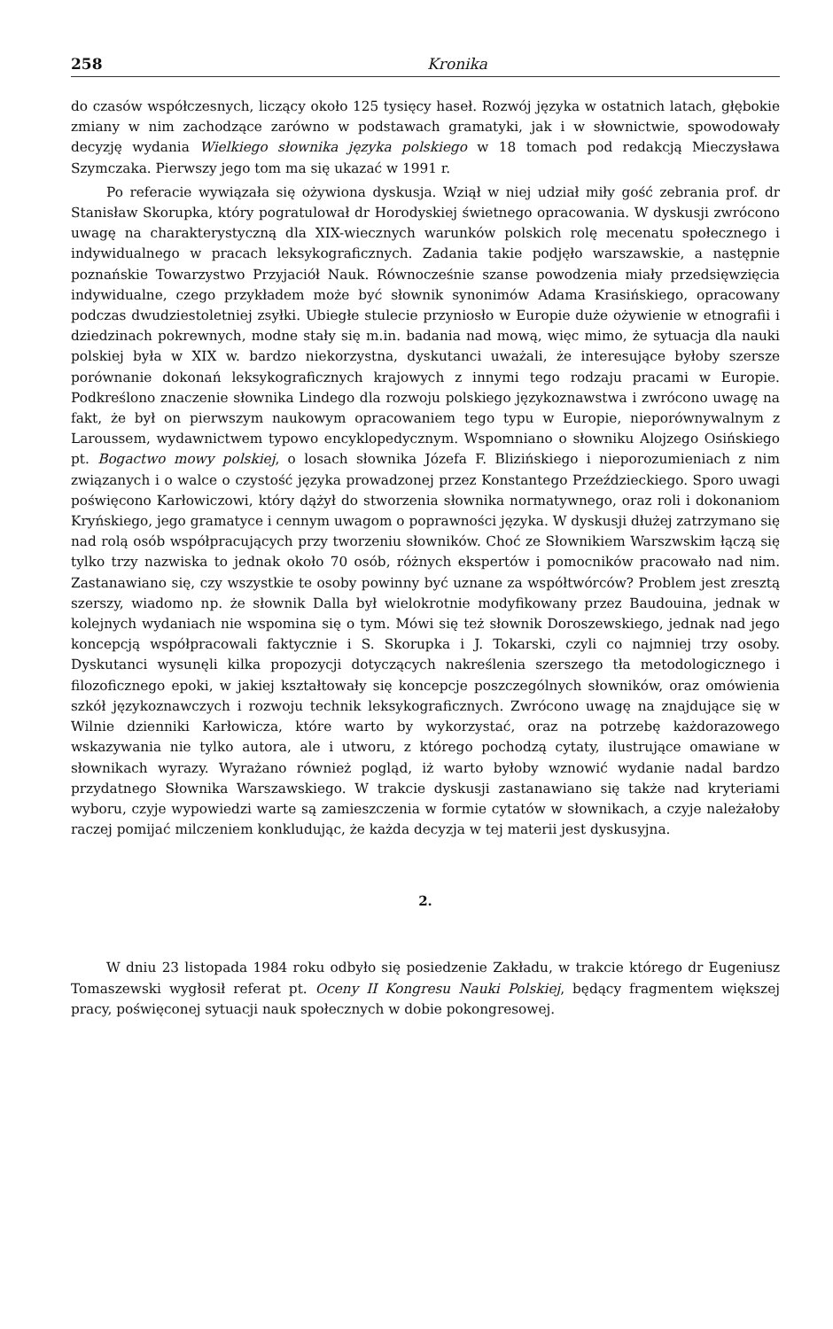258 Kronika
do czasów współczesnych, liczący około 125 tysięcy haseł. Rozwój języka w ostatnich latach, głębokie zmiany w nim zachodzące zarówno w podstawach gramatyki, jak i w słownictwie, spowodowały decyzję wydania Wielkiego słownika języka polskiego w 18 tomach pod redakcją Mieczysława Szymczaka. Pierwszy jego tom ma się ukazać w 1991 r.
Po referacie wywiązała się ożywiona dyskusja. Wziął w niej udział miły gość zebrania prof. dr Stanisław Skorupka, który pogratulował dr Horodyskiej świetnego opracowania. W dyskusji zwrócono uwagę na charakterystyczną dla XIX-wiecznych warunków polskich rolę mecenatu społecznego i indywidualnego w pracach leksykograficznych. Zadania takie podjęło warszawskie, a następnie poznańskie Towarzystwo Przyjaciół Nauk. Równocześnie szanse powodzenia miały przedsięwzięcia indywidualne, czego przykładem może być słownik synonimów Adama Krasińskiego, opracowany podczas dwudziestoletniej zsyłki. Ubiegłe stulecie przyniosło w Europie duże ożywienie w etnografii i dziedzinach pokrewnych, modne stały się m.in. badania nad mową, więc mimo, że sytuacja dla nauki polskiej była w XIX w. bardzo niekorzystna, dyskutanci uważali, że interesujące byłoby szersze porównanie dokonań leksykograficznych krajowych z innymi tego rodzaju pracami w Europie. Podkreślono znaczenie słownika Lindego dla rozwoju polskiego językoznawstwa i zwrócono uwagę na fakt, że był on pierwszym naukowym opracowaniem tego typu w Europie, nieporównywalnym z Laroussem, wydawnictwem typowo encyklopedycznym. Wspomniano o słowniku Alojzego Osińskiego pt. Bogactwo mowy polskiej, o losach słownika Józefa F. Blizińskiego i nieporozumieniach z nim związanych i o walce o czystość języka prowadzonej przez Konstantego Przeździeckiego. Sporo uwagi poświęcono Karłowiczowi, który dążył do stworzenia słownika normatywnego, oraz roli i dokonaniom Kryńskiego, jego gramatyce i cennym uwagom o poprawności języka. W dyskusji dłużej zatrzymano się nad rolą osób współpracujących przy tworzeniu słowników. Choć ze Słownikiem Warszwskim łączą się tylko trzy nazwiska to jednak około 70 osób, różnych ekspertów i pomocników pracowało nad nim. Zastanawiano się, czy wszystkie te osoby powinny być uznane za współtwórców? Problem jest zresztą szerszy, wiadomo np. że słownik Dalla był wielokrotnie modyfikowany przez Baudouina, jednak w kolejnych wydaniach nie wspomina się o tym. Mówi się też słownik Doroszewskiego, jednak nad jego koncepcją współpracowali faktycznie i S. Skorupka i J. Tokarski, czyli co najmniej trzy osoby. Dyskutanci wysunęli kilka propozycji dotyczących nakreślenia szerszego tła metodologicznego i filozoficznego epoki, w jakiej kształtowały się koncepcje poszczególnych słowników, oraz omówienia szkół językoznawczych i rozwoju technik leksykograficznych. Zwrócono uwagę na znajdujące się w Wilnie dzienniki Karłowicza, które warto by wykorzystać, oraz na potrzebę każdorazowego wskazywania nie tylko autora, ale i utworu, z którego pochodzą cytaty, ilustrujące omawiane w słownikach wyrazy. Wyrażano również pogląd, iż warto byłoby wznowić wydanie nadal bardzo przydatnego Słownika Warszawskiego. W trakcie dyskusji zastanawiano się także nad kryteriami wyboru, czyje wypowiedzi warte są zamieszczenia w formie cytatów w słownikach, a czyje należałoby raczej pomijać milczeniem konkludując, że każda decyzja w tej materii jest dyskusyjna.
2.
W dniu 23 listopada 1984 roku odbyło się posiedzenie Zakładu, w trakcie którego dr Eugeniusz Tomaszewski wygłosił referat pt. Oceny II Kongresu Nauki Polskiej, będący fragmentem większej pracy, poświęconej sytuacji nauk społecznych w dobie pokongresowej.